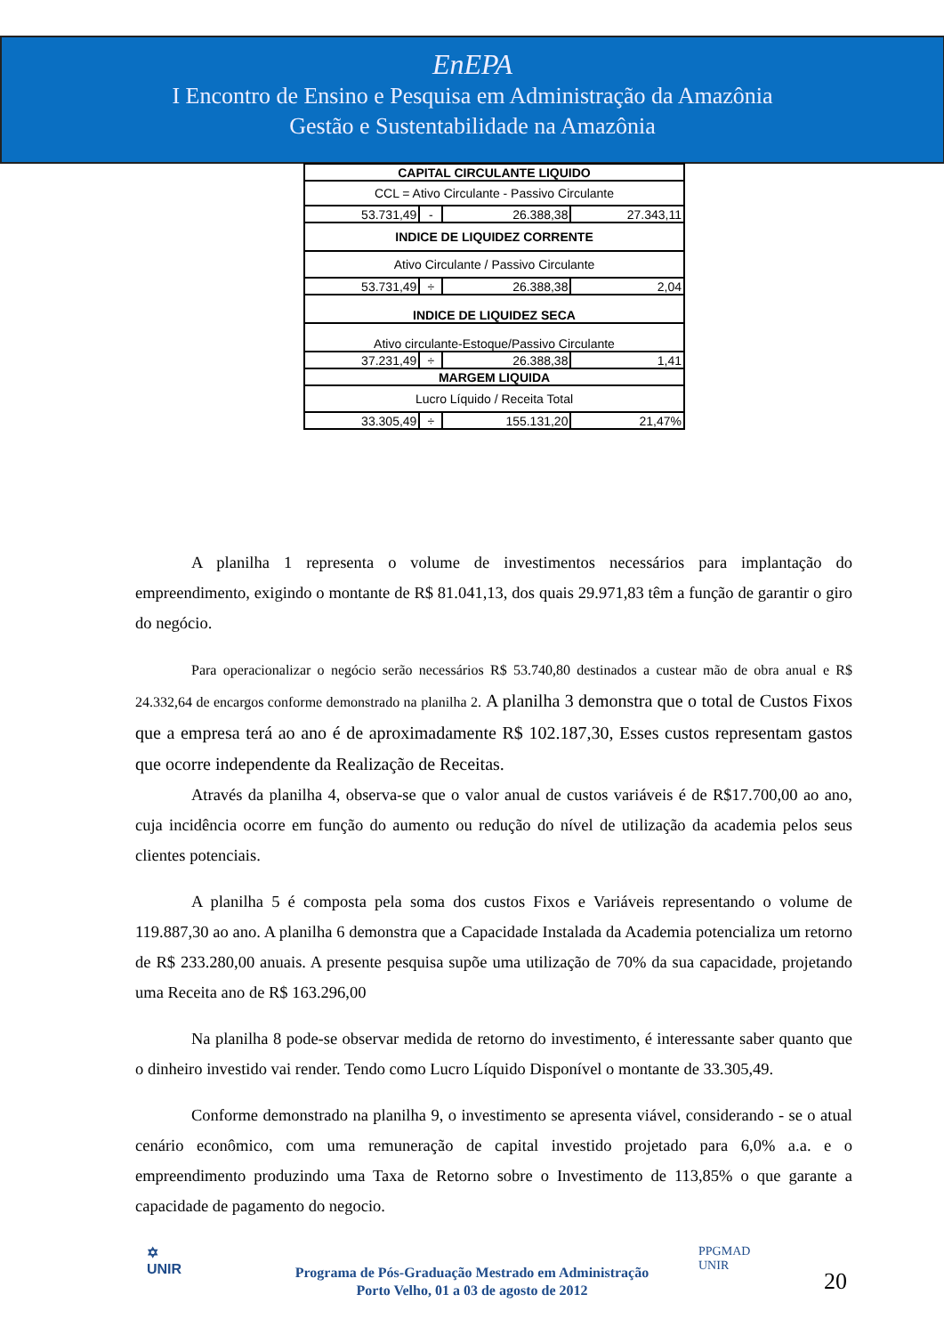EnEPA
I Encontro de Ensino e Pesquisa em Administração da Amazônia
Gestão e Sustentabilidade na Amazônia
| CAPITAL CIRCULANTE LIQUIDO | | | |
| CCL = Ativo Circulante - Passivo Circulante | | | |
| 53.731,49 | - | 26.388,38 | 27.343,11 |
| INDICE DE LIQUIDEZ CORRENTE | | | |
| Ativo Circulante / Passivo Circulante | | | |
| 53.731,49 | ÷ | 26.388,38 | 2,04 |
| INDICE DE LIQUIDEZ SECA | | | |
| Ativo circulante-Estoque/Passivo Circulante | | | |
| 37.231,49 | ÷ | 26.388,38 | 1,41 |
| MARGEM LIQUIDA | | | |
| Lucro Líquido / Receita Total | | | |
| 33.305,49 | ÷ | 155.131,20 | 21,47% |
A planilha 1 representa o volume de investimentos necessários para implantação do empreendimento, exigindo o montante de R$ 81.041,13, dos quais 29.971,83 têm a função de garantir o giro do negócio.
Para operacionalizar o negócio serão necessários R$ 53.740,80 destinados a custear mão de obra anual e R$ 24.332,64 de encargos conforme demonstrado na planilha 2. A planilha 3 demonstra que o total de Custos Fixos que a empresa terá ao ano é de aproximadamente R$ 102.187,30, Esses custos representam gastos que ocorre independente da Realização de Receitas.
Através da planilha 4, observa-se que o valor anual de custos variáveis é de R$17.700,00 ao ano, cuja incidência ocorre em função do aumento ou redução do nível de utilização da academia pelos seus clientes potenciais.
A planilha 5 é composta pela soma dos custos Fixos e Variáveis representando o volume de 119.887,30 ao ano. A planilha 6 demonstra que a Capacidade Instalada da Academia potencializa um retorno de R$ 233.280,00 anuais. A presente pesquisa supõe uma utilização de 70% da sua capacidade, projetando uma Receita ano de R$ 163.296,00
Na planilha 8 pode-se observar medida de retorno do investimento, é interessante saber quanto que o dinheiro investido vai render. Tendo como Lucro Líquido Disponível o montante de 33.305,49.
Conforme demonstrado na planilha 9, o investimento se apresenta viável, considerando - se o atual cenário econômico, com uma remuneração de capital investido projetado para 6,0% a.a. e o empreendimento produzindo uma Taxa de Retorno sobre o Investimento de 113,85% o que garante a capacidade de pagamento do negocio.
✡
UNIR
Programa de Pós-Graduação Mestrado em Administração
Porto Velho, 01 a 03 de agosto de 2012
PPGMAD
UNIR
20